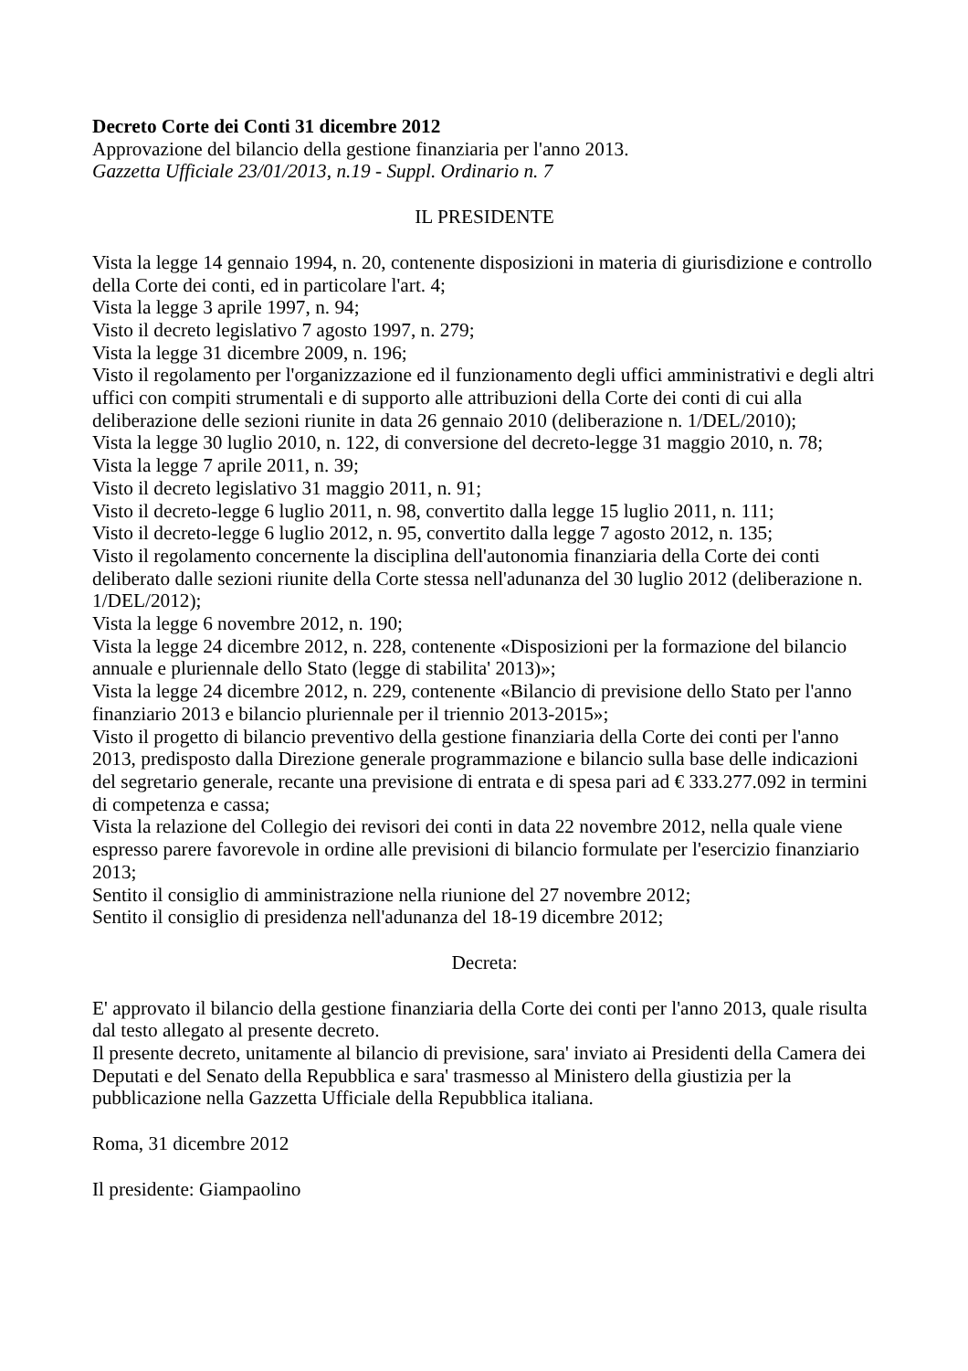Decreto Corte dei Conti 31 dicembre 2012
Approvazione del bilancio della gestione finanziaria per l'anno 2013.
Gazzetta Ufficiale 23/01/2013, n.19 - Suppl. Ordinario n. 7
IL PRESIDENTE
Vista la legge 14 gennaio 1994, n. 20, contenente disposizioni in materia di giurisdizione e controllo della Corte dei conti, ed in particolare l'art. 4;
Vista la legge 3 aprile 1997, n. 94;
Visto il decreto legislativo 7 agosto 1997, n. 279;
Vista la legge 31 dicembre 2009, n. 196;
Visto il regolamento per l'organizzazione ed il funzionamento degli uffici amministrativi e degli altri uffici con compiti strumentali e di supporto alle attribuzioni della Corte dei conti di cui alla deliberazione delle sezioni riunite in data 26 gennaio 2010 (deliberazione n. 1/DEL/2010);
Vista la legge 30 luglio 2010, n. 122, di conversione del decreto-legge 31 maggio 2010, n. 78;
Vista la legge 7 aprile 2011, n. 39;
Visto il decreto legislativo 31 maggio 2011, n. 91;
Visto il decreto-legge 6 luglio 2011, n. 98, convertito dalla legge 15 luglio 2011, n. 111;
Visto il decreto-legge 6 luglio 2012, n. 95, convertito dalla legge 7 agosto 2012, n. 135;
Visto il regolamento concernente la disciplina dell'autonomia finanziaria della Corte dei conti deliberato dalle sezioni riunite della Corte stessa nell'adunanza del 30 luglio 2012 (deliberazione n. 1/DEL/2012);
Vista la legge 6 novembre 2012, n. 190;
Vista la legge 24 dicembre 2012, n. 228, contenente «Disposizioni per la formazione del bilancio annuale e pluriennale dello Stato (legge di stabilita' 2013)»;
Vista la legge 24 dicembre 2012, n. 229, contenente «Bilancio di previsione dello Stato per l'anno finanziario 2013 e bilancio pluriennale per il triennio 2013-2015»;
Visto il progetto di bilancio preventivo della gestione finanziaria della Corte dei conti per l'anno 2013, predisposto dalla Direzione generale programmazione e bilancio sulla base delle indicazioni del segretario generale, recante una previsione di entrata e di spesa pari ad € 333.277.092 in termini di competenza e cassa;
Vista la relazione del Collegio dei revisori dei conti in data 22 novembre 2012, nella quale viene espresso parere favorevole in ordine alle previsioni di bilancio formulate per l'esercizio finanziario 2013;
Sentito il consiglio di amministrazione nella riunione del 27 novembre 2012;
Sentito il consiglio di presidenza nell'adunanza del 18-19 dicembre 2012;
Decreta:
E' approvato il bilancio della gestione finanziaria della Corte dei conti per l'anno 2013, quale risulta dal testo allegato al presente decreto.
Il presente decreto, unitamente al bilancio di previsione, sara' inviato ai Presidenti della Camera dei Deputati e del Senato della Repubblica e sara' trasmesso al Ministero della giustizia per la pubblicazione nella Gazzetta Ufficiale della Repubblica italiana.
Roma, 31 dicembre 2012
Il presidente: Giampaolino